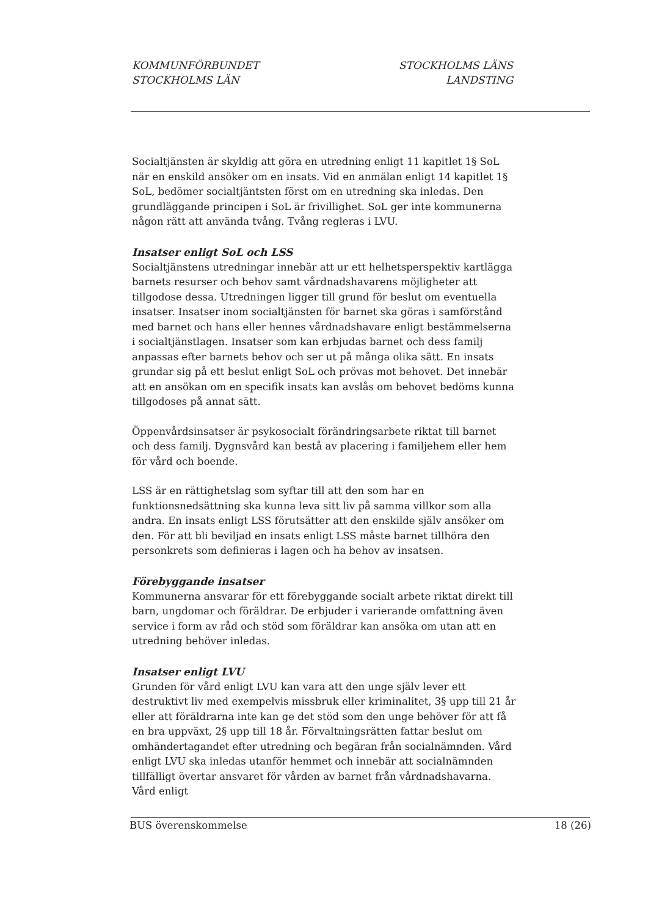KOMMUNFÖRBUNDET
STOCKHOLMS LÄN
STOCKHOLMS LÄNS
LANDSTING
Socialtjänsten är skyldig att göra en utredning enligt 11 kapitlet 1§ SoL när en enskild ansöker om en insats. Vid en anmälan enligt 14 kapitlet 1§ SoL, bedömer socialtjäntsten först om en utredning ska inledas. Den grundläggande principen i SoL är frivillighet. SoL ger inte kommunerna någon rätt att använda tvång. Tvång regleras i LVU.
Insatser enligt SoL och LSS
Socialtjänstens utredningar innebär att ur ett helhetsperspektiv kartlägga barnets resurser och behov samt vårdnadshavarens möjligheter att tillgodose dessa. Utredningen ligger till grund för beslut om eventuella insatser. Insatser inom socialtjänsten för barnet ska göras i samförstånd med barnet och hans eller hennes vårdnadshavare enligt bestämmelserna i socialtjänstlagen. Insatser som kan erbjudas barnet och dess familj anpassas efter barnets behov och ser ut på många olika sätt. En insats grundar sig på ett beslut enligt SoL och prövas mot behovet. Det innebär att en ansökan om en specifik insats kan avslås om behovet bedöms kunna tillgodoses på annat sätt.
Öppenvårdsinsatser är psykosocialt förändringsarbete riktat till barnet och dess familj. Dygnsvård kan bestå av placering i familjehem eller hem för vård och boende.
LSS är en rättighetslag som syftar till att den som har en funktionsnedsättning ska kunna leva sitt liv på samma villkor som alla andra. En insats enligt LSS förutsätter att den enskilde själv ansöker om den. För att bli beviljad en insats enligt LSS måste barnet tillhöra den personkrets som definieras i lagen och ha behov av insatsen.
Förebyggande insatser
Kommunerna ansvarar för ett förebyggande socialt arbete riktat direkt till barn, ungdomar och föräldrar. De erbjuder i varierande omfattning även service i form av råd och stöd som föräldrar kan ansöka om utan att en utredning behöver inledas.
Insatser enligt LVU
Grunden för vård enligt LVU kan vara att den unge själv lever ett destruktivt liv med exempelvis missbruk eller kriminalitet, 3§ upp till 21 år eller att föräldrarna inte kan ge det stöd som den unge behöver för att få en bra uppväxt, 2§ upp till 18 år. Förvaltningsrätten fattar beslut om omhändertagandet efter utredning och begäran från socialnämnden. Vård enligt LVU ska inledas utanför hemmet och innebär att socialnämnden tillfälligt övertar ansvaret för vården av barnet från vårdnadshavarna. Vård enligt
BUS överenskommelse 18 (26)